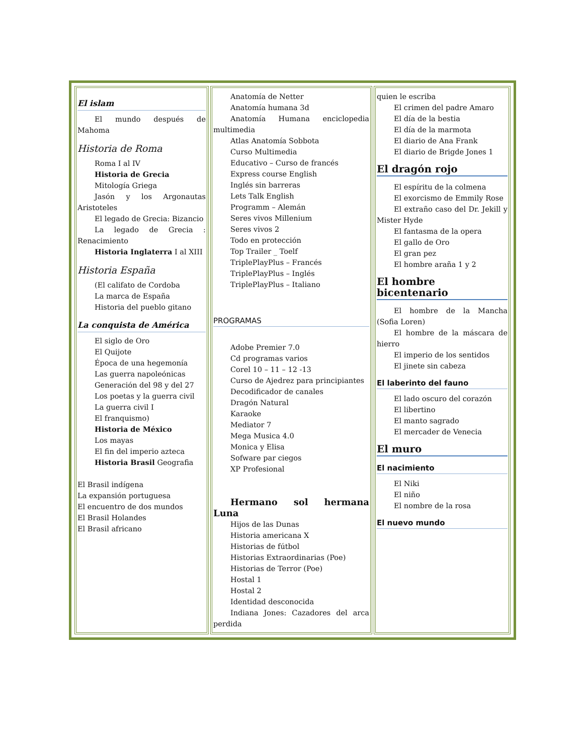| El islam El mundo después de Mahoma Historia de Roma Roma I al IV Historia de Grecia Mitología Griega Jasón y los Argonautas Aristoteles El legado de Grecia: Bizancio La legado de Grecia : Renacimiento Historia Inglaterra I al XIII Historia España (El califato de Cordoba La marca de España Historia del pueblo gitano La conquista de América El siglo de Oro El Quijote Época de una hegemonía Las guerra napoleónicas Generación del 98 y del 27 Los poetas y la guerra civil La guerra civil I El franquismo) Historia de México Los mayas El fin del imperio azteca Historia Brasil Geografia El Brasil indígena La expansión portuguesa El encuentro de dos mundos El Brasil Holandes El Brasil africano | Anatomía de Netter Anatomía humana 3d Anatomía Humana enciclopedia multimedia Atlas Anatomía Sobbota Curso Multimedia Educativo – Curso de francés Express course English Inglés sin barreras Lets Talk English Programm – Alemán Seres vivos Millenium Seres vivos 2 Todo en protección Top Trailer _ Toelf TriplePlayPlus – Francés TriplePlayPlus – Inglés TriplePlayPlus – Italiano PROGRAMAS Adobe Premier 7.0 Cd programas varios Corel 10 – 11 – 12 -13 Curso de Ajedrez para principiantes Decodificador de canales Dragón Natural Karaoke Mediator 7 Mega Musica 4.0 Monica y Elisa Sofware par ciegos XP Profesional Hermano sol hermana Luna Hijos de las Dunas Historia americana X Historias de fútbol Historias Extraordinarias (Poe) Historias de Terror (Poe) Hostal 1 Hostal 2 Identidad desconocida Indiana Jones: Cazadores del arca perdida | quien le escriba El crimen del padre Amaro El día de la bestia El día de la marmota El diario de Ana Frank El diario de Brigde Jones 1 El dragón rojo El espíritu de la colmena El exorcismo de Emmily Rose El extraño caso del Dr. Jekill y Mister Hyde El fantasma de la opera El gallo de Oro El gran pez El hombre araña 1 y 2 El hombre bicentenario El hombre de la Mancha (Sofia Loren) El hombre de la máscara de hierro El imperio de los sentidos El jinete sin cabeza El laberinto del fauno El lado oscuro del corazón El libertino El manto sagrado El mercader de Venecia El muro El nacimiento El Niki El niño El nombre de la rosa El nuevo mundo |